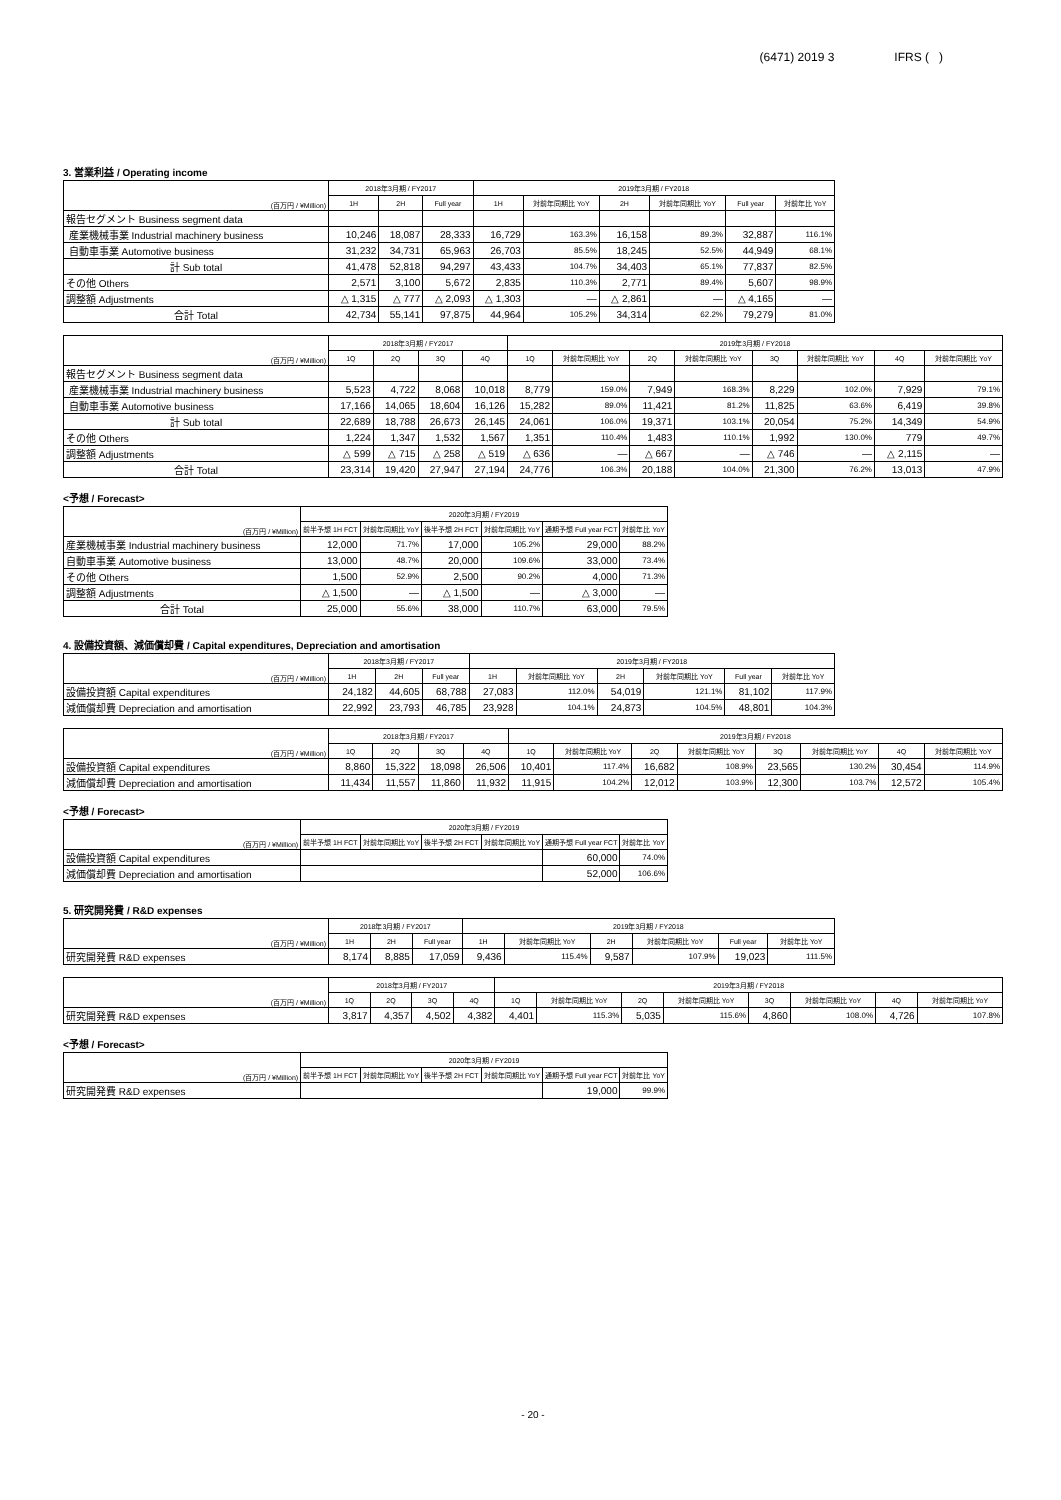(6471) 2019 3 IFRS ( )
3. 営業利益 / Operating income
| (百万円 / ¥Million) | 2018年3月期 / FY2017 | | | 2019年3月期 / FY2018 | | | | | |
| --- | --- | --- | --- | --- | --- | --- | --- | --- | --- |
| | 1H | 2H | Full year | 1H | 対前年同期比 YoY | 2H | 対前年同期比 YoY | Full year | 対前年比 YoY |
| 報告セグメント Business segment data | | | | | | | | | |
| 産業機械事業 Industrial machinery business | 10,246 | 18,087 | 28,333 | 16,729 | 163.3% | 16,158 | 89.3% | 32,887 | 116.1% |
| 自動車事業 Automotive business | 31,232 | 34,731 | 65,963 | 26,703 | 85.5% | 18,245 | 52.5% | 44,949 | 68.1% |
| 計 Sub total | 41,478 | 52,818 | 94,297 | 43,433 | 104.7% | 34,403 | 65.1% | 77,837 | 82.5% |
| その他 Others | 2,571 | 3,100 | 5,672 | 2,835 | 110.3% | 2,771 | 89.4% | 5,607 | 98.9% |
| 調整額 Adjustments | △ 1,315 | △ 777 | △ 2,093 | △ 1,303 | — | △ 2,861 | — | △ 4,165 | — |
| 合計 Total | 42,734 | 55,141 | 97,875 | 44,964 | 105.2% | 34,314 | 62.2% | 79,279 | 81.0% |
| (百万円 / ¥Million) | 2018年3月期 / FY2017 | | | | 2019年3月期 / FY2018 | | | | | | | |
| --- | --- | --- | --- | --- | --- | --- | --- | --- | --- | --- | --- | --- |
| | 1Q | 2Q | 3Q | 4Q | 1Q | 対前年同期比 YoY | 2Q | 対前年同期比 YoY | 3Q | 対前年同期比 YoY | 4Q | 対前年同期比 YoY |
| 報告セグメント Business segment data | | | | | | | | | | | | |
| 産業機械事業 Industrial machinery business | 5,523 | 4,722 | 8,068 | 10,018 | 8,779 | 159.0% | 7,949 | 168.3% | 8,229 | 102.0% | 7,929 | 79.1% |
| 自動車事業 Automotive business | 17,166 | 14,065 | 18,604 | 16,126 | 15,282 | 89.0% | 11,421 | 81.2% | 11,825 | 63.6% | 6,419 | 39.8% |
| 計 Sub total | 22,689 | 18,788 | 26,673 | 26,145 | 24,061 | 106.0% | 19,371 | 103.1% | 20,054 | 75.2% | 14,349 | 54.9% |
| その他 Others | 1,224 | 1,347 | 1,532 | 1,567 | 1,351 | 110.4% | 1,483 | 110.1% | 1,992 | 130.0% | 779 | 49.7% |
| 調整額 Adjustments | △ 599 | △ 715 | △ 258 | △ 519 | △ 636 | — | △ 667 | — | △ 746 | — | △ 2,115 | — |
| 合計 Total | 23,314 | 19,420 | 27,947 | 27,194 | 24,776 | 106.3% | 20,188 | 104.0% | 21,300 | 76.2% | 13,013 | 47.9% |
<予想 / Forecast>
| (百万円 / ¥Million) | 2020年3月期 / FY2019 | | | | | |
| --- | --- | --- | --- | --- | --- | --- |
| | 前半予想 1H FCT | 対前年同期比 YoY | 後半予想 2H FCT | 対前年同期比 YoY | 通期予想 Full year FCT | 対前年比 YoY |
| 産業機械事業 Industrial machinery business | 12,000 | 71.7% | 17,000 | 105.2% | 29,000 | 88.2% |
| 自動車事業 Automotive business | 13,000 | 48.7% | 20,000 | 109.6% | 33,000 | 73.4% |
| その他 Others | 1,500 | 52.9% | 2,500 | 90.2% | 4,000 | 71.3% |
| 調整額 Adjustments | △ 1,500 | — | △ 1,500 | — | △ 3,000 | — |
| 合計 Total | 25,000 | 55.6% | 38,000 | 110.7% | 63,000 | 79.5% |
4. 設備投資額、減価償却費 / Capital expenditures, Depreciation and amortisation
| (百万円 / ¥Million) | 2018年3月期 / FY2017 | | | 2019年3月期 / FY2018 | | | | | |
| --- | --- | --- | --- | --- | --- | --- | --- | --- | --- |
| | 1H | 2H | Full year | 1H | 対前年同期比 YoY | 2H | 対前年同期比 YoY | Full year | 対前年比 YoY |
| 設備投資額 Capital expenditures | 24,182 | 44,605 | 68,788 | 27,083 | 112.0% | 54,019 | 121.1% | 81,102 | 117.9% |
| 減価償却費 Depreciation and amortisation | 22,992 | 23,793 | 46,785 | 23,928 | 104.1% | 24,873 | 104.5% | 48,801 | 104.3% |
| (百万円 / ¥Million) | 2018年3月期 / FY2017 | | | | 2019年3月期 / FY2018 | | | | | | | |
| --- | --- | --- | --- | --- | --- | --- | --- | --- | --- | --- | --- | --- |
| | 1Q | 2Q | 3Q | 4Q | 1Q | 対前年同期比 YoY | 2Q | 対前年同期比 YoY | 3Q | 対前年同期比 YoY | 4Q | 対前年同期比 YoY |
| 設備投資額 Capital expenditures | 8,860 | 15,322 | 18,098 | 26,506 | 10,401 | 117.4% | 16,682 | 108.9% | 23,565 | 130.2% | 30,454 | 114.9% |
| 減価償却費 Depreciation and amortisation | 11,434 | 11,557 | 11,860 | 11,932 | 11,915 | 104.2% | 12,012 | 103.9% | 12,300 | 103.7% | 12,572 | 105.4% |
<予想 / Forecast>
| (百万円 / ¥Million) | 2020年3月期 / FY2019 | | | | | |
| --- | --- | --- | --- | --- | --- | --- |
| | 前半予想 1H FCT | 対前年同期比 YoY | 後半予想 2H FCT | 対前年同期比 YoY | 通期予想 Full year FCT | 対前年比 YoY |
| 設備投資額 Capital expenditures | | | | | 60,000 | 74.0% |
| 減価償却費 Depreciation and amortisation | | | | | 52,000 | 106.6% |
5. 研究開発費 / R&D expenses
| (百万円 / ¥Million) | 2018年3月期 / FY2017 | | | 2019年3月期 / FY2018 | | | | | |
| --- | --- | --- | --- | --- | --- | --- | --- | --- | --- |
| | 1H | 2H | Full year | 1H | 対前年同期比 YoY | 2H | 対前年同期比 YoY | Full year | 対前年比 YoY |
| 研究開発費 R&D expenses | 8,174 | 8,885 | 17,059 | 9,436 | 115.4% | 9,587 | 107.9% | 19,023 | 111.5% |
| (百万円 / ¥Million) | 2018年3月期 / FY2017 | | | | 2019年3月期 / FY2018 | | | | | | | |
| --- | --- | --- | --- | --- | --- | --- | --- | --- | --- | --- | --- | --- |
| | 1Q | 2Q | 3Q | 4Q | 1Q | 対前年同期比 YoY | 2Q | 対前年同期比 YoY | 3Q | 対前年同期比 YoY | 4Q | 対前年同期比 YoY |
| 研究開発費 R&D expenses | 3,817 | 4,357 | 4,502 | 4,382 | 4,401 | 115.3% | 5,035 | 115.6% | 4,860 | 108.0% | 4,726 | 107.8% |
<予想 / Forecast>
| (百万円 / ¥Million) | 2020年3月期 / FY2019 | | | | | |
| --- | --- | --- | --- | --- | --- | --- |
| | 前半予想 1H FCT | 対前年同期比 YoY | 後半予想 2H FCT | 対前年同期比 YoY | 通期予想 Full year FCT | 対前年比 YoY |
| 研究開発費 R&D expenses | | | | | 19,000 | 99.9% |
- 20 -